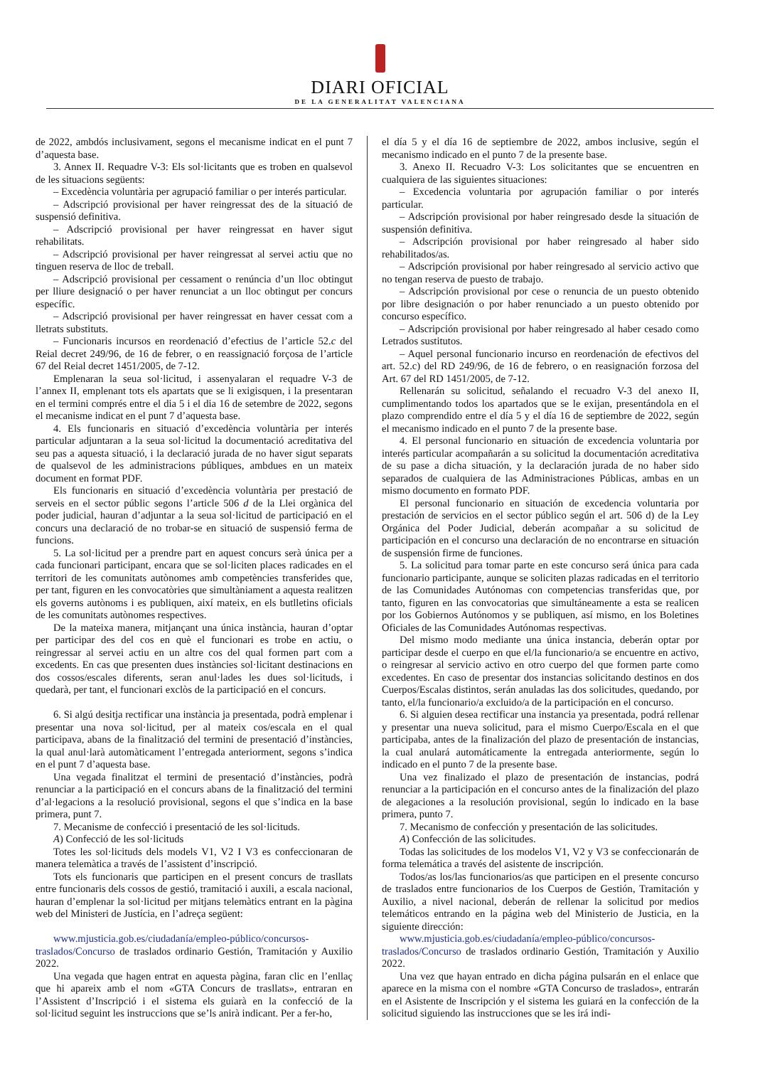DIARI OFICIAL
DE LA GENERALITAT VALENCIANA
de 2022, ambdós inclusivament, segons el mecanisme indicat en el punt 7 d’aquesta base.
3. Annex II. Requadre V-3: Els sol·licitants que es troben en qualsevol de les situacions següents:
– Excedència voluntària per agrupació familiar o per interés particular.
– Adscripció provisional per haver reingressat des de la situació de suspensió definitiva.
– Adscripció provisional per haver reingressat en haver sigut rehabilitats.
– Adscripció provisional per haver reingressat al servei actiu que no tinguen reserva de lloc de treball.
– Adscripció provisional per cessament o renúncia d’un lloc obtingut per lliure designació o per haver renunciat a un lloc obtingut per concurs específic.
– Adscripció provisional per haver reingressat en haver cessat com a lletrats substituts.
– Funcionaris incursos en reordenació d’efectius de l’article 52.c del Reial decret 249/96, de 16 de febrer, o en reassignació forçosa de l’article 67 del Reial decret 1451/2005, de 7-12.
Emplenaran la seua sol·licitud, i assenyalaran el requadre V-3 de l’annex II, emplenant tots els apartats que se li exigisquen, i la presentaran en el termini comprés entre el dia 5 i el dia 16 de setembre de 2022, segons el mecanisme indicat en el punt 7 d’aquesta base.
4. Els funcionaris en situació d’excedència voluntària per interés particular adjuntaran a la seua sol·licitud la documentació acreditativa del seu pas a aquesta situació, i la declaració jurada de no haver sigut separats de qualsevol de les administracions públiques, ambdues en un mateix document en format PDF.
Els funcionaris en situació d’excedència voluntària per prestació de serveis en el sector públic segons l’article 506 d de la Llei orgànica del poder judicial, hauran d’adjuntar a la seua sol·licitud de participació en el concurs una declaració de no trobar-se en situació de suspensió ferma de funcions.
5. La sol·licitud per a prendre part en aquest concurs serà única per a cada funcionari participant, encara que se sol·liciten places radicades en el territori de les comunitats autònomes amb competències transferides que, per tant, figuren en les convocatòries que simultàniament a aquesta realitzen els governs autònoms i es publiquen, així mateix, en els butlletins oficials de les comunitats autònomes respectives.
De la mateixa manera, mitjançant una única instància, hauran d’optar per participar des del cos en què el funcionari es trobe en actiu, o reingressar al servei actiu en un altre cos del qual formen part com a excedents. En cas que presenten dues instàncies sol·licitant destinacions en dos cossos/escales diferents, seran anul·lades les dues sol·licituds, i quedarà, per tant, el funcionari exclòs de la participació en el concurs.
6. Si algú desitja rectificar una instància ja presentada, podrà emplenar i presentar una nova sol·licitud, per al mateix cos/escala en el qual participava, abans de la finalització del termini de presentació d’instàncies, la qual anul·larà automàticament l’entregada anteriorment, segons s’indica en el punt 7 d’aquesta base.
Una vegada finalitzat el termini de presentació d’instàncies, podrà renunciar a la participació en el concurs abans de la finalització del termini d’al·legacions a la resolució provisional, segons el que s’indica en la base primera, punt 7.
7. Mecanisme de confecció i presentació de les sol·licituds.
A) Confecció de les sol·licituds
Totes les sol·licituds dels models V1, V2 I V3 es confeccionaran de manera telemàtica a través de l’assistent d’inscripció.
Tots els funcionaris que participen en el present concurs de trasllats entre funcionaris dels cossos de gestió, tramitació i auxili, a escala nacional, hauran d’emplenar la sol·licitud per mitjans telemàtics entrant en la pàgina web del Ministeri de Justícia, en l’adreça següent:
www.mjusticia.gob.es/ciudadanía/empleo-público/concursos-traslados/Concurso de traslados ordinario Gestión, Tramitación y Auxilio 2022.
Una vegada que hagen entrat en aquesta pàgina, faran clic en l’enllaç que hi apareix amb el nom «GTA Concurs de trasllats», entraran en l’Assistent d’Inscripció i el sistema els guiarà en la confecció de la sol·licitud seguint les instruccions que se’ls anirà indicant. Per a fer-ho,
el día 5 y el día 16 de septiembre de 2022, ambos inclusive, según el mecanismo indicado en el punto 7 de la presente base.
3. Anexo II. Recuadro V-3: Los solicitantes que se encuentren en cualquiera de las siguientes situaciones:
– Excedencia voluntaria por agrupación familiar o por interés particular.
– Adscripción provisional por haber reingresado desde la situación de suspensión definitiva.
– Adscripción provisional por haber reingresado al haber sido rehabilitados/as.
– Adscripción provisional por haber reingresado al servicio activo que no tengan reserva de puesto de trabajo.
– Adscripción provisional por cese o renuncia de un puesto obtenido por libre designación o por haber renunciado a un puesto obtenido por concurso específico.
– Adscripción provisional por haber reingresado al haber cesado como Letrados sustitutos.
– Aquel personal funcionario incurso en reordenación de efectivos del art. 52.c) del RD 249/96, de 16 de febrero, o en reasignación forzosa del Art. 67 del RD 1451/2005, de 7-12.
Rellenarán su solicitud, señalando el recuadro V-3 del anexo II, cumplimentando todos los apartados que se le exijan, presentándola en el plazo comprendido entre el día 5 y el día 16 de septiembre de 2022, según el mecanismo indicado en el punto 7 de la presente base.
4. El personal funcionario en situación de excedencia voluntaria por interés particular acompañarán a su solicitud la documentación acreditativa de su pase a dicha situación, y la declaración jurada de no haber sido separados de cualquiera de las Administraciones Públicas, ambas en un mismo documento en formato PDF.
El personal funcionario en situación de excedencia voluntaria por prestación de servicios en el sector público según el art. 506 d) de la Ley Orgánica del Poder Judicial, deberán acompañar a su solicitud de participación en el concurso una declaración de no encontrarse en situación de suspensión firme de funciones.
5. La solicitud para tomar parte en este concurso será única para cada funcionario participante, aunque se soliciten plazas radicadas en el territorio de las Comunidades Autónomas con competencias transferidas que, por tanto, figuren en las convocatorias que simultáneamente a esta se realicen por los Gobiernos Autónomos y se publiquen, así mismo, en los Boletines Oficiales de las Comunidades Autónomas respectivas.
Del mismo modo mediante una única instancia, deberán optar por participar desde el cuerpo en que el/la funcionario/a se encuentre en activo, o reingresar al servicio activo en otro cuerpo del que formen parte como excedentes. En caso de presentar dos instancias solicitando destinos en dos Cuerpos/Escalas distintos, serán anuladas las dos solicitudes, quedando, por tanto, el/la funcionario/a excluido/a de la participación en el concurso.
6. Si alguien desea rectificar una instancia ya presentada, podrá rellenar y presentar una nueva solicitud, para el mismo Cuerpo/Escala en el que participaba, antes de la finalización del plazo de presentación de instancias, la cual anulará automáticamente la entregada anteriormente, según lo indicado en el punto 7 de la presente base.
Una vez finalizado el plazo de presentación de instancias, podrá renunciar a la participación en el concurso antes de la finalización del plazo de alegaciones a la resolución provisional, según lo indicado en la base primera, punto 7.
7. Mecanismo de confección y presentación de las solicitudes.
A) Confección de las solicitudes.
Todas las solicitudes de los modelos V1, V2 y V3 se confeccionarán de forma telemática a través del asistente de inscripción.
Todos/as los/las funcionarios/as que participen en el presente concurso de traslados entre funcionarios de los Cuerpos de Gestión, Tramitación y Auxilio, a nivel nacional, deberán de rellenar la solicitud por medios telemáticos entrando en la página web del Ministerio de Justicia, en la siguiente dirección:
www.mjusticia.gob.es/ciudadanía/empleo-público/concursos-traslados/Concurso de traslados ordinario Gestión, Tramitación y Auxilio 2022.
Una vez que hayan entrado en dicha página pulsarán en el enlace que aparece en la misma con el nombre «GTA Concurso de traslados», entrarán en el Asistente de Inscripción y el sistema les guiará en la confección de la solicitud siguiendo las instrucciones que se les irá indi-